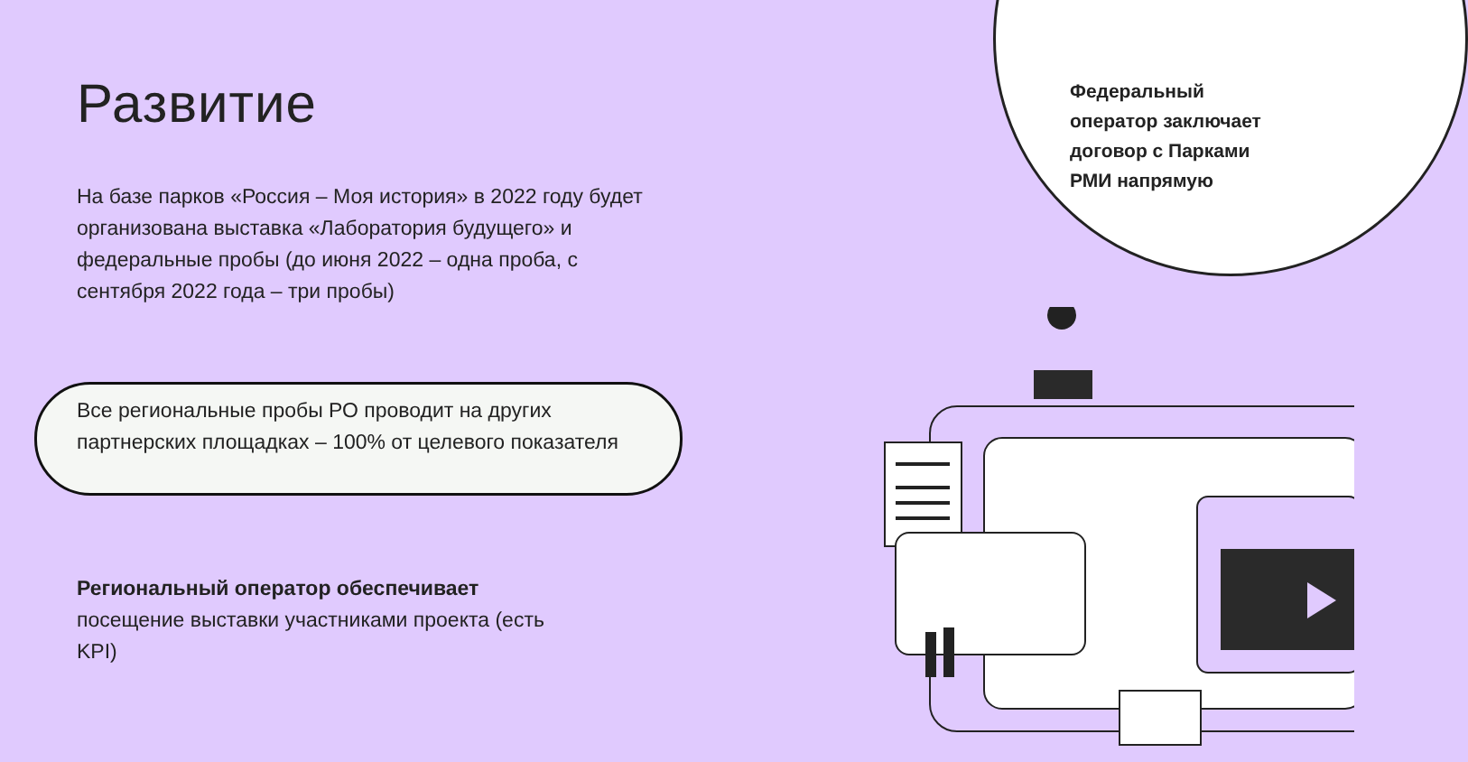Развитие
На базе парков «Россия – Моя история» в 2022 году будет организована выставка «Лаборатория будущего» и федеральные пробы (до июня 2022 – одна проба, с сентября 2022 года – три пробы)
Все региональные пробы РО проводит на других партнерских площадках – 100% от целевого показателя
Региональный оператор обеспечивает посещение выставки участниками проекта (есть KPI)
Федеральный оператор заключает договор с Парками РМИ напрямую